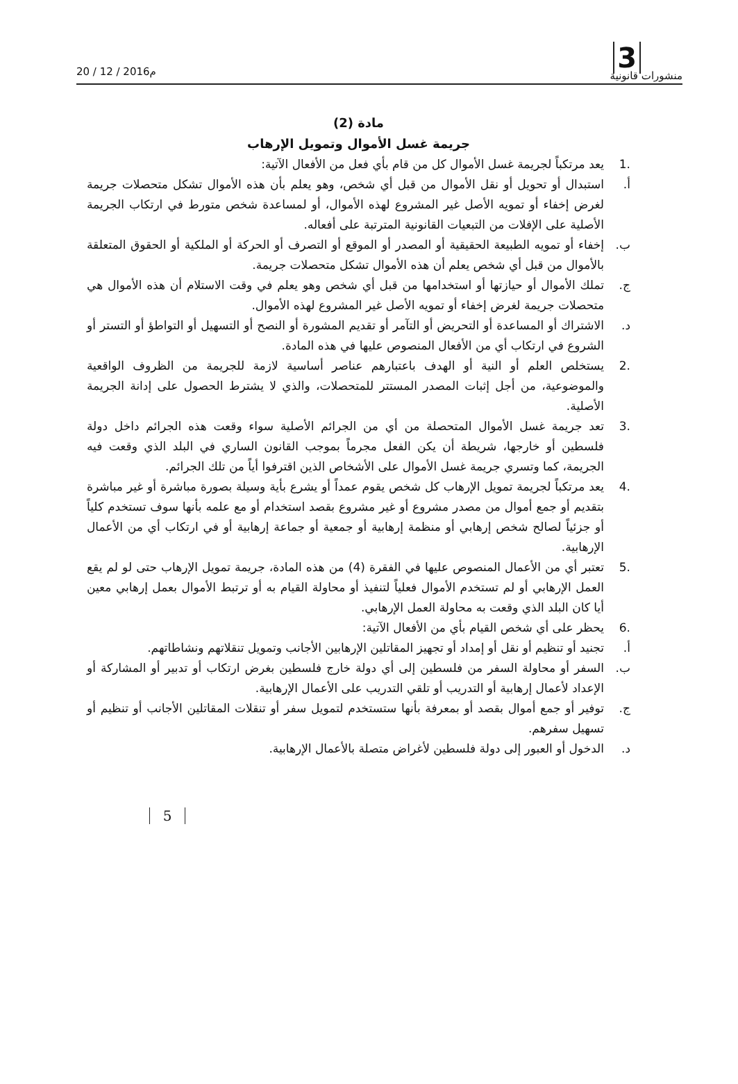منشورات قانونية
3 20 / 12 / 2016م
مادة (2)
جريمة غسل الأموال وتمويل الإرهاب
.1 يعد مرتكباً لجريمة غسل الأموال كل من قام بأي فعل من الأفعال الآتية:
أ. استبدال أو تحويل أو نقل الأموال من قبل أي شخص، وهو يعلم بأن هذه الأموال تشكل متحصلات جريمة لغرض إخفاء أو تمويه الأصل غير المشروع لهذه الأموال، أو لمساعدة شخص متورط في ارتكاب الجريمة الأصلية على الإفلات من التبعيات القانونية المترتبة على أفعاله.
ب. إخفاء أو تمويه الطبيعة الحقيقية أو المصدر أو الموقع أو التصرف أو الحركة أو الملكية أو الحقوق المتعلقة بالأموال من قبل أي شخص يعلم أن هذه الأموال تشكل متحصلات جريمة.
ج. تملك الأموال أو حيازتها أو استخدامها من قبل أي شخص وهو يعلم في وقت الاستلام أن هذه الأموال هي متحصلات جريمة لغرض إخفاء أو تمويه الأصل غير المشروع لهذه الأموال.
د. الاشتراك أو المساعدة أو التحريض أو التآمر أو تقديم المشورة أو النصح أو التسهيل أو التواطؤ أو التستر أو الشروع في ارتكاب أي من الأفعال المنصوص عليها في هذه المادة.
.2 يستخلص العلم أو النية أو الهدف باعتبارهم عناصر أساسية لازمة للجريمة من الظروف الواقعية والموضوعية، من أجل إثبات المصدر المستتر للمتحصلات، والذي لا يشترط الحصول على إدانة الجريمة الأصلية.
.3 تعد جريمة غسل الأموال المتحصلة من أي من الجرائم الأصلية سواء وقعت هذه الجرائم داخل دولة فلسطين أو خارجها، شريطة أن يكن الفعل مجرماً بموجب القانون الساري في البلد الذي وقعت فيه الجريمة، كما وتسري جريمة غسل الأموال على الأشخاص الذين اقترفوا أياً من تلك الجرائم.
.4 يعد مرتكباً لجريمة تمويل الإرهاب كل شخص يقوم عمداً أو يشرع بأية وسيلة بصورة مباشرة أو غير مباشرة بتقديم أو جمع أموال من مصدر مشروع أو غير مشروع بقصد استخدام أو مع علمه بأنها سوف تستخدم كلياً أو جزئياً لصالح شخص إرهابي أو منظمة إرهابية أو جمعية أو جماعة إرهابية أو في ارتكاب أي من الأعمال الإرهابية.
.5 تعتبر أي من الأعمال المنصوص عليها في الفقرة (4) من هذه المادة، جريمة تمويل الإرهاب حتى لو لم يقع العمل الإرهابي أو لم تستخدم الأموال فعلياً لتنفيذ أو محاولة القيام به أو ترتبط الأموال بعمل إرهابي معين أيا كان البلد الذي وقعت به محاولة العمل الإرهابي.
.6 يحظر على أي شخص القيام بأي من الأفعال الآتية:
أ. تجنيد أو تنظيم أو نقل أو إمداد أو تجهيز المقاتلين الإرهابين الأجانب وتمويل تنقلاتهم ونشاطاتهم.
ب. السفر أو محاولة السفر من فلسطين إلى أي دولة خارج فلسطين بغرض ارتكاب أو تدبير أو المشاركة أو الإعداد لأعمال إرهابية أو التدريب أو تلقي التدريب على الأعمال الإرهابية.
ج. توفير أو جمع أموال بقصد أو بمعرفة بأنها ستستخدم لتمويل سفر أو تنقلات المقاتلين الأجانب أو تنظيم أو تسهيل سفرهم.
د. الدخول أو العبور إلى دولة فلسطين لأغراض متصلة بالأعمال الإرهابية.
5